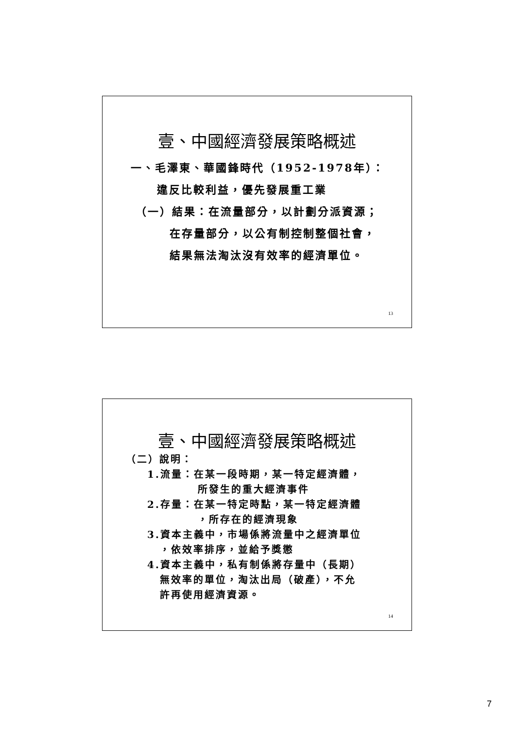壹、中國經濟發展策略概述
一、毛澤東、華國鋒時代（1952-1978年）：
違反比較利益，優先發展重工業
（一）結果：在流量部分，以計劃分派資源；
在存量部分，以公有制控制整個社會，
結果無法淘汰沒有效率的經濟單位。
13
壹、中國經濟發展策略概述
（二）說明：
1.流量：在某一段時期，某一特定經濟體，
所發生的重大經濟事件
2.存量：在某一特定時點，某一特定經濟體
，所存在的經濟現象
3.資本主義中，市場係將流量中之經濟單位
，依效率排序，並給予獎懲
4.資本主義中，私有制係將存量中（長期）
無效率的單位，淘汰出局（破產），不允
許再使用經濟資源。
14
7